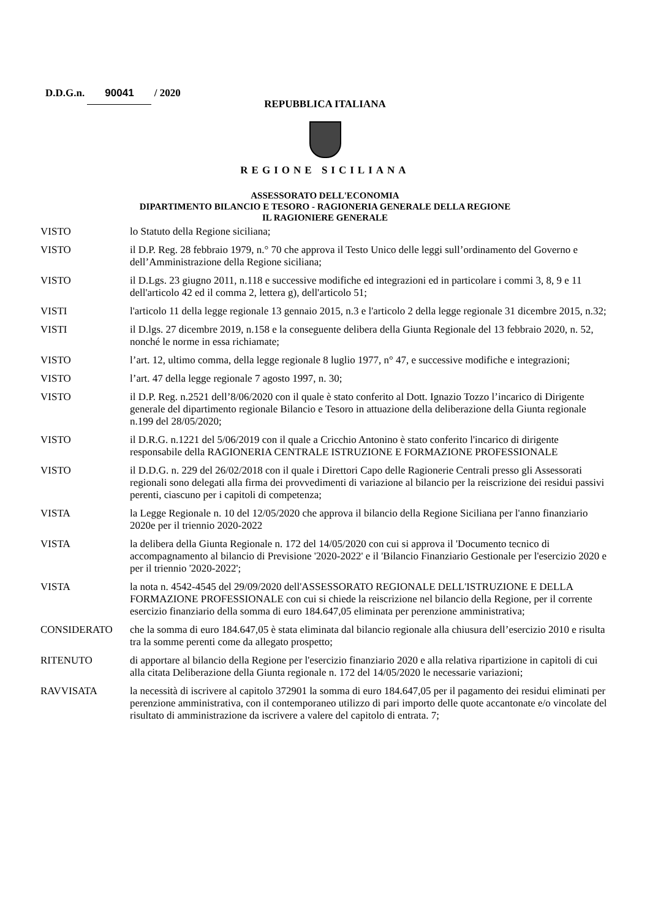D.D.G.n. 90041 / 2020
REPUBBLICA ITALIANA
REGIONE SICILIANA
ASSESSORATO DELL'ECONOMIA
DIPARTIMENTO BILANCIO E TESORO - RAGIONERIA GENERALE DELLA REGIONE
IL RAGIONIERE GENERALE
VISTO lo Statuto della Regione siciliana;
VISTO il D.P. Reg. 28 febbraio 1979, n.° 70 che approva il Testo Unico delle leggi sull’ordinamento del Governo e dell’Amministrazione della Regione siciliana;
VISTO il D.Lgs. 23 giugno 2011, n.118 e successive modifiche ed integrazioni ed in particolare i commi 3, 8, 9 e 11 dell'articolo 42 ed il comma 2, lettera g), dell'articolo 51;
VISTI l'articolo 11 della legge regionale 13 gennaio 2015, n.3 e l'articolo 2 della legge regionale 31 dicembre 2015, n.32;
VISTI il D.lgs. 27 dicembre 2019, n.158 e la conseguente delibera della Giunta Regionale del 13 febbraio 2020, n. 52, nonché le norme in essa richiamate;
VISTO l’art. 12, ultimo comma, della legge regionale 8 luglio 1977, n° 47, e successive modifiche e integrazioni;
VISTO l’art. 47 della legge regionale 7 agosto 1997, n. 30;
VISTO il D.P. Reg. n.2521 dell’8/06/2020 con il quale è stato conferito al Dott. Ignazio Tozzo l’incarico di Dirigente generale del dipartimento regionale Bilancio e Tesoro in attuazione della deliberazione della Giunta regionale n.199 del 28/05/2020;
VISTO il D.R.G. n.1221 del 5/06/2019 con il quale a Cricchio Antonino è stato conferito l'incarico di dirigente responsabile della RAGIONERIA CENTRALE ISTRUZIONE E FORMAZIONE PROFESSIONALE
VISTO il D.D.G. n. 229 del 26/02/2018 con il quale i Direttori Capo delle Ragionerie Centrali presso gli Assessorati regionali sono delegati alla firma dei provvedimenti di variazione al bilancio per la reiscrizione dei residui passivi perenti, ciascuno per i capitoli di competenza;
VISTA la Legge Regionale n. 10 del 12/05/2020 che approva il bilancio della Regione Siciliana per l'anno finanziario 2020e per il triennio 2020-2022
VISTA la delibera della Giunta Regionale n. 172 del 14/05/2020 con cui si approva il 'Documento tecnico di accompagnamento al bilancio di Previsione '2020-2022' e il 'Bilancio Finanziario Gestionale per l'esercizio 2020 e per il triennio '2020-2022';
VISTA la nota n. 4542-4545 del 29/09/2020 dell'ASSESSORATO REGIONALE DELL'ISTRUZIONE E DELLA FORMAZIONE PROFESSIONALE con cui si chiede la reiscrizione nel bilancio della Regione, per il corrente esercizio finanziario della somma di euro 184.647,05 eliminata per perenzione amministrativa;
CONSIDERATO che la somma di euro 184.647,05 è stata eliminata dal bilancio regionale alla chiusura dell’esercizio 2010 e risulta tra la somme perenti come da allegato prospetto;
RITENUTO di apportare al bilancio della Regione per l'esercizio finanziario 2020 e alla relativa ripartizione in capitoli di cui alla citata Deliberazione della Giunta regionale n. 172 del 14/05/2020 le necessarie variazioni;
RAVVISATA la necessità di iscrivere al capitolo 372901 la somma di euro 184.647,05 per il pagamento dei residui eliminati per perenzione amministrativa, con il contemporaneo utilizzo di pari importo delle quote accantonate e/o vincolate del risultato di amministrazione da iscrivere a valere del capitolo di entrata. 7;